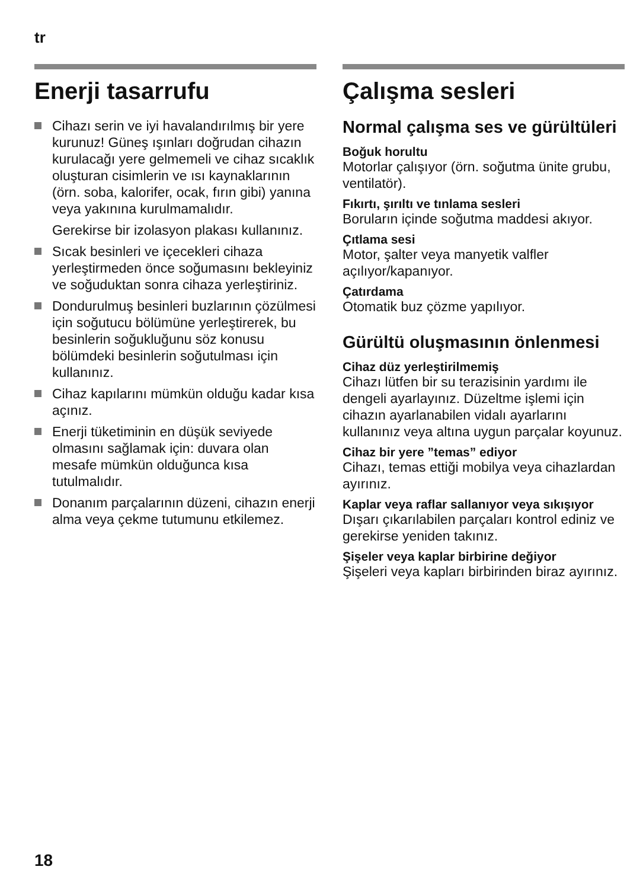tr
Enerji tasarrufu
Cihazı serin ve iyi havalandırılmış bir yere kurunuz! Güneş ışınları doğrudan cihazın kurulacağı yere gelmemeli ve cihaz sıcaklık oluşturan cisimlerin ve ısı kaynaklarının (örn. soba, kalorifer, ocak, fırın gibi) yanına veya yakınına kurulmamalıdır.
Gerekirse bir izolasyon plakası kullanınız.
Sıcak besinleri ve içecekleri cihaza yerleştirmeden önce soğumasını bekleyiniz ve soğuduktan sonra cihaza yerleştiriniz.
Dondurulmuş besinleri buzlarının çözülmesi için soğutucu bölümüne yerleştirerek, bu besinlerin soğukluğunu söz konusu bölümdeki besinlerin soğutulması için kullanınız.
Cihaz kapılarını mümkün olduğu kadar kısa açınız.
Enerji tüketiminin en düşük seviyede olmasını sağlamak için: duvara olan mesafe mümkün olduğunca kısa tutulmalıdır.
Donanım parçalarının düzeni, cihazın enerji alma veya çekme tutumunu etkilemez.
Çalışma sesleri
Normal çalışma ses ve gürültüleri
Boğuk horultu
Motorlar çalışıyor (örn. soğutma ünite grubu, ventilatör).
Fıkırtı, şırıltı ve tınlama sesleri
Boruların içinde soğutma maddesi akıyor.
Çıtlama sesi
Motor, şalter veya manyetik valfler açılıyor/kapanıyor.
Çatırdama
Otomatik buz çözme yapılıyor.
Gürültü oluşmasının önlenmesi
Cihaz düz yerleştirilmemiş
Cihazı lütfen bir su terazisinin yardımı ile dengeli ayarlayınız. Düzeltme işlemi için cihazın ayarlanabilen vidalı ayarlarını kullanınız veya altına uygun parçalar koyunuz.
Cihaz bir yere ”temas” ediyor
Cihazı, temas ettiği mobilya veya cihazlardan ayırınız.
Kaplar veya raflar sallanıyor veya sıkışıyor
Dışarı çıkarılabilen parçaları kontrol ediniz ve gerekirse yeniden takınız.
Şişeler veya kaplar birbirine değiyor
Şişeleri veya kapları birbirinden biraz ayırınız.
18